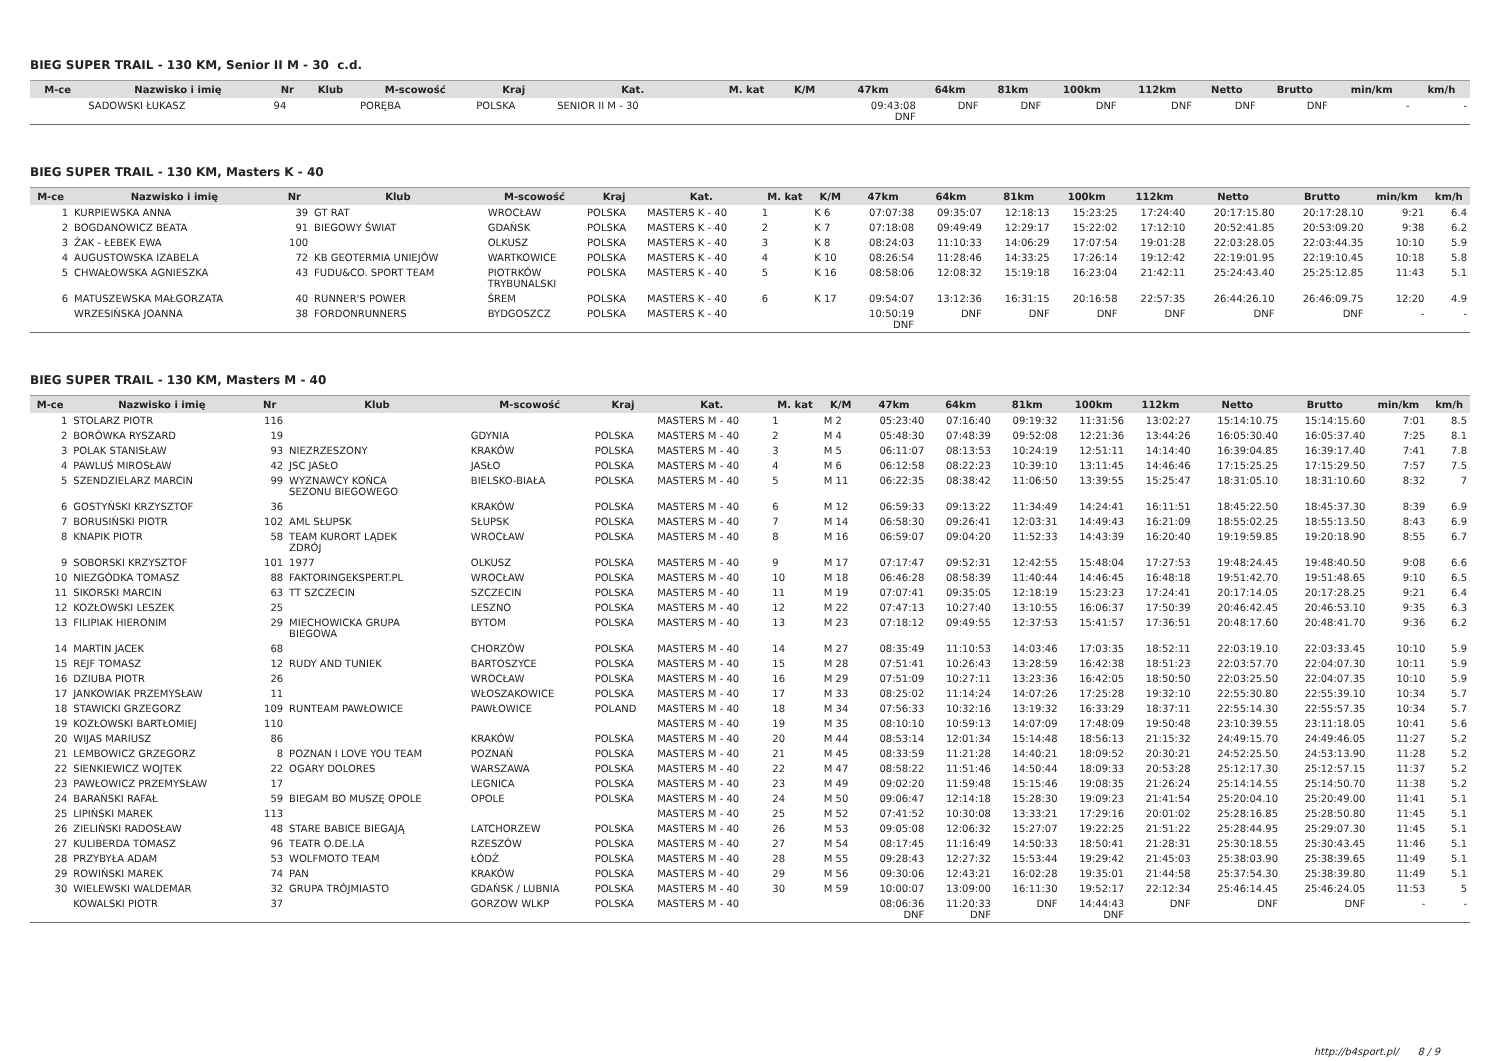BIEG SUPER TRAIL - 130 KM, Senior II M - 30 c.d.
| M-ce | Nazwisko i imię | Nr | Klub | M-scowość | Kraj | Kat. | M. kat | K/M | 47km | 64km | 81km | 100km | 112km | Netto | Brutto | min/km | km/h |
| --- | --- | --- | --- | --- | --- | --- | --- | --- | --- | --- | --- | --- | --- | --- | --- | --- | --- |
| | SADOWSKI ŁUKASZ | 94 | | PORĘBA | POLSKA | SENIOR II M - 30 | | | 09:43:08 DNF | DNF | DNF | DNF | DNF | DNF | DNF | - | - |
BIEG SUPER TRAIL - 130 KM, Masters K - 40
| M-ce | Nazwisko i imię | Nr | Klub | M-scowość | Kraj | Kat. | M. kat | K/M | 47km | 64km | 81km | 100km | 112km | Netto | Brutto | min/km | km/h |
| --- | --- | --- | --- | --- | --- | --- | --- | --- | --- | --- | --- | --- | --- | --- | --- | --- | --- |
| 1 | KURPIEWSKA ANNA | 39 | GT RAT | WROCŁAW | POLSKA | MASTERS K - 40 | 1 | K 6 | 07:07:38 | 09:35:07 | 12:18:13 | 15:23:25 | 17:24:40 | 20:17:15.80 | 20:17:28.10 | 9:21 | 6.4 |
| 2 | BOGDANOWICZ BEATA | 91 | BIEGOWY ŚWIAT | GDAŃSK | POLSKA | MASTERS K - 40 | 2 | K 7 | 07:18:08 | 09:49:49 | 12:29:17 | 15:22:02 | 17:12:10 | 20:52:41.85 | 20:53:09.20 | 9:38 | 6.2 |
| 3 | ŻAK - ŁEBEK EWA | 100 | | OLKUSZ | POLSKA | MASTERS K - 40 | 3 | K 8 | 08:24:03 | 11:10:33 | 14:06:29 | 17:07:54 | 19:01:28 | 22:03:28.05 | 22:03:44.35 | 10:10 | 5.9 |
| 4 | AUGUSTOWSKA IZABELA | 72 | KB GEOTERMIA UNIEJÓW | WARTKOWICE | POLSKA | MASTERS K - 40 | 4 | K 10 | 08:26:54 | 11:28:46 | 14:33:25 | 17:26:14 | 19:12:42 | 22:19:01.95 | 22:19:10.45 | 10:18 | 5.8 |
| 5 | CHWAŁOWSKA AGNIESZKA | 43 | FUDU&CO. SPORT TEAM | PIOTRKÓW TRYBUNALSKI | POLSKA | MASTERS K - 40 | 5 | K 16 | 08:58:06 | 12:08:32 | 15:19:18 | 16:23:04 | 21:42:11 | 25:24:43.40 | 25:25:12.85 | 11:43 | 5.1 |
| 6 | MATUSZEWSKA MAŁGORZATA | 40 | RUNNER'S POWER | ŚREM | POLSKA | MASTERS K - 40 | 6 | K 17 | 09:54:07 | 13:12:36 | 16:31:15 | 20:16:58 | 22:57:35 | 26:44:26.10 | 26:46:09.75 | 12:20 | 4.9 |
| | WRZESIŃSKA JOANNA | 38 | FORDONRUNNERS | BYDGOSZCZ | POLSKA | MASTERS K - 40 | | | 10:50:19 DNF | DNF | DNF | DNF | DNF | DNF | DNF | - | - |
BIEG SUPER TRAIL - 130 KM, Masters M - 40
| M-ce | Nazwisko i imię | Nr | Klub | M-scowość | Kraj | Kat. | M. kat | K/M | 47km | 64km | 81km | 100km | 112km | Netto | Brutto | min/km | km/h |
| --- | --- | --- | --- | --- | --- | --- | --- | --- | --- | --- | --- | --- | --- | --- | --- | --- | --- |
| 1 | STOLARZ PIOTR | 116 | | | | MASTERS M - 40 | 1 | M 2 | 05:23:40 | 07:16:40 | 09:19:32 | 11:31:56 | 13:02:27 | 15:14:10.75 | 15:14:15.60 | 7:01 | 8.5 |
| 2 | BORÓWKA RYSZARD | 19 | | GDYNIA | POLSKA | MASTERS M - 40 | 2 | M 4 | 05:48:30 | 07:48:39 | 09:52:08 | 12:21:36 | 13:44:26 | 16:05:30.40 | 16:05:37.40 | 7:25 | 8.1 |
| 3 | POLAK STANISŁAW | 93 | NIEZRZESZONY | KRAKÓW | POLSKA | MASTERS M - 40 | 3 | M 5 | 06:11:07 | 08:13:53 | 10:24:19 | 12:51:11 | 14:14:40 | 16:39:04.85 | 16:39:17.40 | 7:41 | 7.8 |
| 4 | PAWLUŚ MIROSŁAW | 42 | JSC JASŁO | JASŁO | POLSKA | MASTERS M - 40 | 4 | M 6 | 06:12:58 | 08:22:23 | 10:39:10 | 13:11:45 | 14:46:46 | 17:15:25.25 | 17:15:29.50 | 7:57 | 7.5 |
| 5 | SZENDZIELARZ MARCIN | 99 | WYZNAWCY KOŃCA SEZONU BIEGOWEGO | BIELSKO-BIAŁA | POLSKA | MASTERS M - 40 | 5 | M 11 | 06:22:35 | 08:38:42 | 11:06:50 | 13:39:55 | 15:25:47 | 18:31:05.10 | 18:31:10.60 | 8:32 | 7 |
| 6 | GOSTYŃSKI KRZYSZTOF | 36 | | KRAKÓW | POLSKA | MASTERS M - 40 | 6 | M 12 | 06:59:33 | 09:13:22 | 11:34:49 | 14:24:41 | 16:11:51 | 18:45:22.50 | 18:45:37.30 | 8:39 | 6.9 |
| 7 | BORUSIŃSKI PIOTR | 102 | AML SŁUPSK | SŁUPSK | POLSKA | MASTERS M - 40 | 7 | M 14 | 06:58:30 | 09:26:41 | 12:03:31 | 14:49:43 | 16:21:09 | 18:55:02.25 | 18:55:13.50 | 8:43 | 6.9 |
| 8 | KNAPIK PIOTR | 58 | TEAM KURORT LĄDEK ZDRÓJ | WROCŁAW | POLSKA | MASTERS M - 40 | 8 | M 16 | 06:59:07 | 09:04:20 | 11:52:33 | 14:43:39 | 16:20:40 | 19:19:59.85 | 19:20:18.90 | 8:55 | 6.7 |
| 9 | SOBORSKI KRZYSZTOF | 101 | 1977 | OLKUSZ | POLSKA | MASTERS M - 40 | 9 | M 17 | 07:17:47 | 09:52:31 | 12:42:55 | 15:48:04 | 17:27:53 | 19:48:24.45 | 19:48:40.50 | 9:08 | 6.6 |
| 10 | NIEZGÓDKA TOMASZ | 88 | FAKTORINGEKSPERT.PL | WROCŁAW | POLSKA | MASTERS M - 40 | 10 | M 18 | 06:46:28 | 08:58:39 | 11:40:44 | 14:46:45 | 16:48:18 | 19:51:42.70 | 19:51:48.65 | 9:10 | 6.5 |
| 11 | SIKORSKI MARCIN | 63 | TT SZCZECIN | SZCZECIN | POLSKA | MASTERS M - 40 | 11 | M 19 | 07:07:41 | 09:35:05 | 12:18:19 | 15:23:23 | 17:24:41 | 20:17:14.05 | 20:17:28.25 | 9:21 | 6.4 |
| 12 | KOZŁOWSKI LESZEK | 25 | | LESZNO | POLSKA | MASTERS M - 40 | 12 | M 22 | 07:47:13 | 10:27:40 | 13:10:55 | 16:06:37 | 17:50:39 | 20:46:42.45 | 20:46:53.10 | 9:35 | 6.3 |
| 13 | FILIPIAK HIERONIM | 29 | MIECHOWICKA GRUPA BIEGOWA | BYTOM | POLSKA | MASTERS M - 40 | 13 | M 23 | 07:18:12 | 09:49:55 | 12:37:53 | 15:41:57 | 17:36:51 | 20:48:17.60 | 20:48:41.70 | 9:36 | 6.2 |
| 14 | MARTIN JACEK | 68 | | CHORZÓW | POLSKA | MASTERS M - 40 | 14 | M 27 | 08:35:49 | 11:10:53 | 14:03:46 | 17:03:35 | 18:52:11 | 22:03:19.10 | 22:03:33.45 | 10:10 | 5.9 |
| 15 | REJF TOMASZ | 12 | RUDY AND TUNIEK | BARTOSZYCE | POLSKA | MASTERS M - 40 | 15 | M 28 | 07:51:41 | 10:26:43 | 13:28:59 | 16:42:38 | 18:51:23 | 22:03:57.70 | 22:04:07.30 | 10:11 | 5.9 |
| 16 | DZIUBA PIOTR | 26 | | WROCŁAW | POLSKA | MASTERS M - 40 | 16 | M 29 | 07:51:09 | 10:27:11 | 13:23:36 | 16:42:05 | 18:50:50 | 22:03:25.50 | 22:04:07.35 | 10:10 | 5.9 |
| 17 | JANKOWIAK PRZEMYSŁAW | 11 | | WŁOSZAKOWICE | POLSKA | MASTERS M - 40 | 17 | M 33 | 08:25:02 | 11:14:24 | 14:07:26 | 17:25:28 | 19:32:10 | 22:55:30.80 | 22:55:39.10 | 10:34 | 5.7 |
| 18 | STAWICKI GRZEGORZ | 109 | RUNTEAM PAWŁOWICE | PAWŁOWICE | POLAND | MASTERS M - 40 | 18 | M 34 | 07:56:33 | 10:32:16 | 13:19:32 | 16:33:29 | 18:37:11 | 22:55:14.30 | 22:55:57.35 | 10:34 | 5.7 |
| 19 | KOZŁOWSKI BARTŁOMIEJ | 110 | | | | MASTERS M - 40 | 19 | M 35 | 08:10:10 | 10:59:13 | 14:07:09 | 17:48:09 | 19:50:48 | 23:10:39.55 | 23:11:18.05 | 10:41 | 5.6 |
| 20 | WIJAS MARIUSZ | 86 | | KRAKÓW | POLSKA | MASTERS M - 40 | 20 | M 44 | 08:53:14 | 12:01:34 | 15:14:48 | 18:56:13 | 21:15:32 | 24:49:15.70 | 24:49:46.05 | 11:27 | 5.2 |
| 21 | LEMBOWICZ GRZEGORZ | 8 | POZNAN I LOVE YOU TEAM | POZNAŃ | POLSKA | MASTERS M - 40 | 21 | M 45 | 08:33:59 | 11:21:28 | 14:40:21 | 18:09:52 | 20:30:21 | 24:52:25.50 | 24:53:13.90 | 11:28 | 5.2 |
| 22 | SIENKIEWICZ WOJTEK | 22 | OGARY DOLORES | WARSZAWA | POLSKA | MASTERS M - 40 | 22 | M 47 | 08:58:22 | 11:51:46 | 14:50:44 | 18:09:33 | 20:53:28 | 25:12:17.30 | 25:12:57.15 | 11:37 | 5.2 |
| 23 | PAWŁOWICZ PRZEMYSŁAW | 17 | | LEGNICA | POLSKA | MASTERS M - 40 | 23 | M 49 | 09:02:20 | 11:59:48 | 15:15:46 | 19:08:35 | 21:26:24 | 25:14:14.55 | 25:14:50.70 | 11:38 | 5.2 |
| 24 | BARAŃSKI RAFAŁ | 59 | BIEGAM BO MUSZĘ OPOLE | OPOLE | POLSKA | MASTERS M - 40 | 24 | M 50 | 09:06:47 | 12:14:18 | 15:28:30 | 19:09:23 | 21:41:54 | 25:20:04.10 | 25:20:49.00 | 11:41 | 5.1 |
| 25 | LIPIŃSKI MAREK | 113 | | | | MASTERS M - 40 | 25 | M 52 | 07:41:52 | 10:30:08 | 13:33:21 | 17:29:16 | 20:01:02 | 25:28:16.85 | 25:28:50.80 | 11:45 | 5.1 |
| 26 | ZIELIŃSKI RADOSŁAW | 48 | STARE BABICE BIEGAJĄ | LATCHORZEW | POLSKA | MASTERS M - 40 | 26 | M 53 | 09:05:08 | 12:06:32 | 15:27:07 | 19:22:25 | 21:51:22 | 25:28:44.95 | 25:29:07.30 | 11:45 | 5.1 |
| 27 | KULIBERDA TOMASZ | 96 | TEATR O.DE.LA | RZESZÓW | POLSKA | MASTERS M - 40 | 27 | M 54 | 08:17:45 | 11:16:49 | 14:50:33 | 18:50:41 | 21:28:31 | 25:30:18.55 | 25:30:43.45 | 11:46 | 5.1 |
| 28 | PRZYBYŁA ADAM | 53 | WOLFMOTO TEAM | ŁÓDŹ | POLSKA | MASTERS M - 40 | 28 | M 55 | 09:28:43 | 12:27:32 | 15:53:44 | 19:29:42 | 21:45:03 | 25:38:03.90 | 25:38:39.65 | 11:49 | 5.1 |
| 29 | ROWIŃSKI MAREK | 74 | PAN | KRAKÓW | POLSKA | MASTERS M - 40 | 29 | M 56 | 09:30:06 | 12:43:21 | 16:02:28 | 19:35:01 | 21:44:58 | 25:37:54.30 | 25:38:39.80 | 11:49 | 5.1 |
| 30 | WIELEWSKI WALDEMAR | 32 | GRUPA TRÓJMIASTO | GDAŃSK / LUBNIA | POLSKA | MASTERS M - 40 | 30 | M 59 | 10:00:07 | 13:09:00 | 16:11:30 | 19:52:17 | 22:12:34 | 25:46:14.45 | 25:46:24.05 | 11:53 | 5 |
| | KOWALSKI PIOTR | 37 | | GORZOW WLKP | POLSKA | MASTERS M - 40 | | | 08:06:36 DNF | 11:20:33 DNF | DNF | 14:44:43 DNF | DNF | DNF | DNF | - | - |
http://b4sport.pl/ 8 / 9